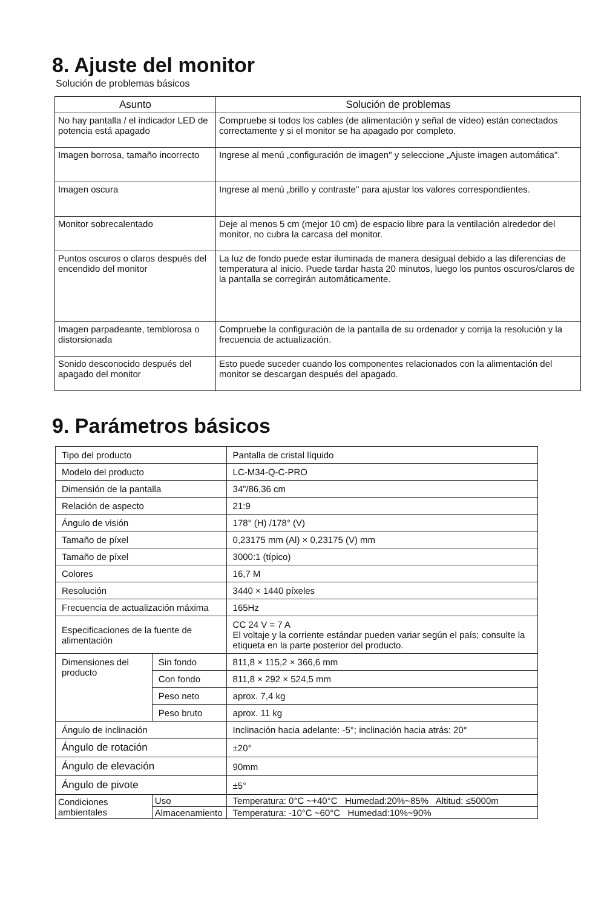8. Ajuste del monitor
Solución de problemas básicos
| Asunto | Solución de problemas |
| --- | --- |
| No hay pantalla / el indicador LED de potencia está apagado | Compruebe si todos los cables (de alimentación y señal de vídeo) están conectados correctamente y si el monitor se ha apagado por completo. |
| Imagen borrosa, tamaño incorrecto | Ingrese al menú „configuración de imagen" y seleccione „Ajuste imagen automática". |
| Imagen oscura | Ingrese al menú „brillo y contraste" para ajustar los valores correspondientes. |
| Monitor sobrecalentado | Deje al menos 5 cm (mejor 10 cm) de espacio libre para la ventilación alrededor del monitor, no cubra la carcasa del monitor. |
| Puntos oscuros o claros después del encendido del monitor | La luz de fondo puede estar iluminada de manera desigual debido a las diferencias de temperatura al inicio. Puede tardar hasta 20 minutos, luego los puntos oscuros/claros de la pantalla se corregirán automáticamente. |
| Imagen parpadeante, temblorosa o distorsionada | Compruebe la configuración de la pantalla de su ordenador y corrija la resolución y la frecuencia de actualización. |
| Sonido desconocido después del apagado del monitor | Esto puede suceder cuando los componentes relacionados con la alimentación del monitor se descargan después del apagado. |
9. Parámetros básicos
| Tipo del producto | | Pantalla de cristal líquido |
| Modelo del producto | | LC-M34-Q-C-PRO |
| Dimensión de la pantalla | | 34”/86,36 cm |
| Relación de aspecto | | 21:9 |
| Ángulo de visión | | 178° (H) /178° (V) |
| Tamaño de píxel | | 0,23175 mm (Al) × 0,23175 (V) mm |
| Tamaño de píxel | | 3000:1 (típico) |
| Colores | | 16,7 M |
| Resolución | | 3440 × 1440 píxeles |
| Frecuencia de actualización máxima | | 165Hz |
| Especificaciones de la fuente de alimentación | | CC 24 V = 7 A El voltaje y la corriente estándar pueden variar según el país; consulte la etiqueta en la parte posterior del producto. |
| Dimensiones del producto | Sin fondo | 811,8 × 115,2 × 366,6 mm |
| | Con fondo | 811,8 × 292 × 524,5 mm |
| | Peso neto | aprox. 7,4 kg |
| | Peso bruto | aprox. 11 kg |
| Ángulo de inclinación | | Inclinación hacia adelante: -5°; inclinación hacia atrás: 20° |
| Ángulo de rotación | | ±20° |
| Ángulo de elevación | | 90mm |
| Ángulo de pivote | | ±5° |
| Condiciones ambientales | Uso | Temperatura: 0°C ~+40°C Humedad:20%~85% Altitud: ≤5000m |
| | Almacenamiento | Temperatura: -10°C ~60°C Humedad:10%~90% |